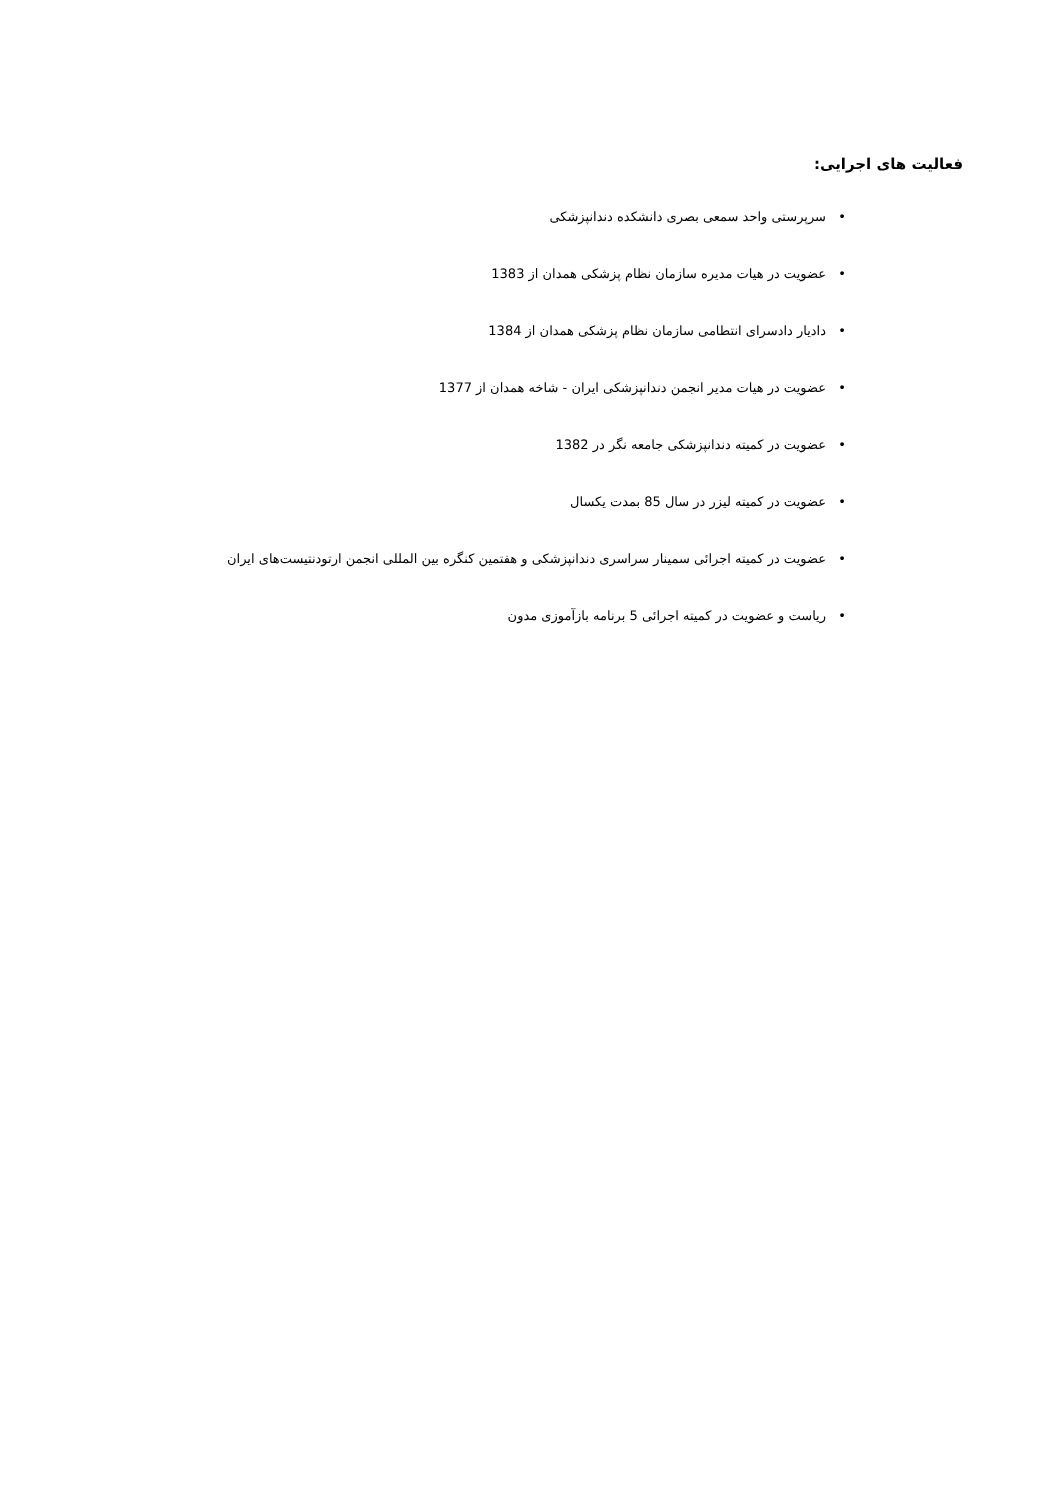فعالیت های اجرایی:
• سرپرستی واحد سمعی بصری دانشکده دندانپزشکی
• عضویت در هیات مدیره سازمان نظام پزشکی همدان از 1383
• دادیار دادسرای انتطامی سازمان نظام پزشکی همدان از 1384
• عضویت در هیات مدیر انجمن دندانپزشکی ایران - شاخه همدان از 1377
• عضویت در کمیته دندانپزشکی جامعه نگر در 1382
• عضویت در کمیته لیزر در سال 85 بمدت یکسال
• عضویت در کمیته اجرائی سمینار سراسری دندانپزشکی و هفتمین کنگره بین المللی انجمن ارتودنتیست‌های ایران
• ریاست و عضویت در کمیته اجرائی 5 برنامه بازآموزی مدون